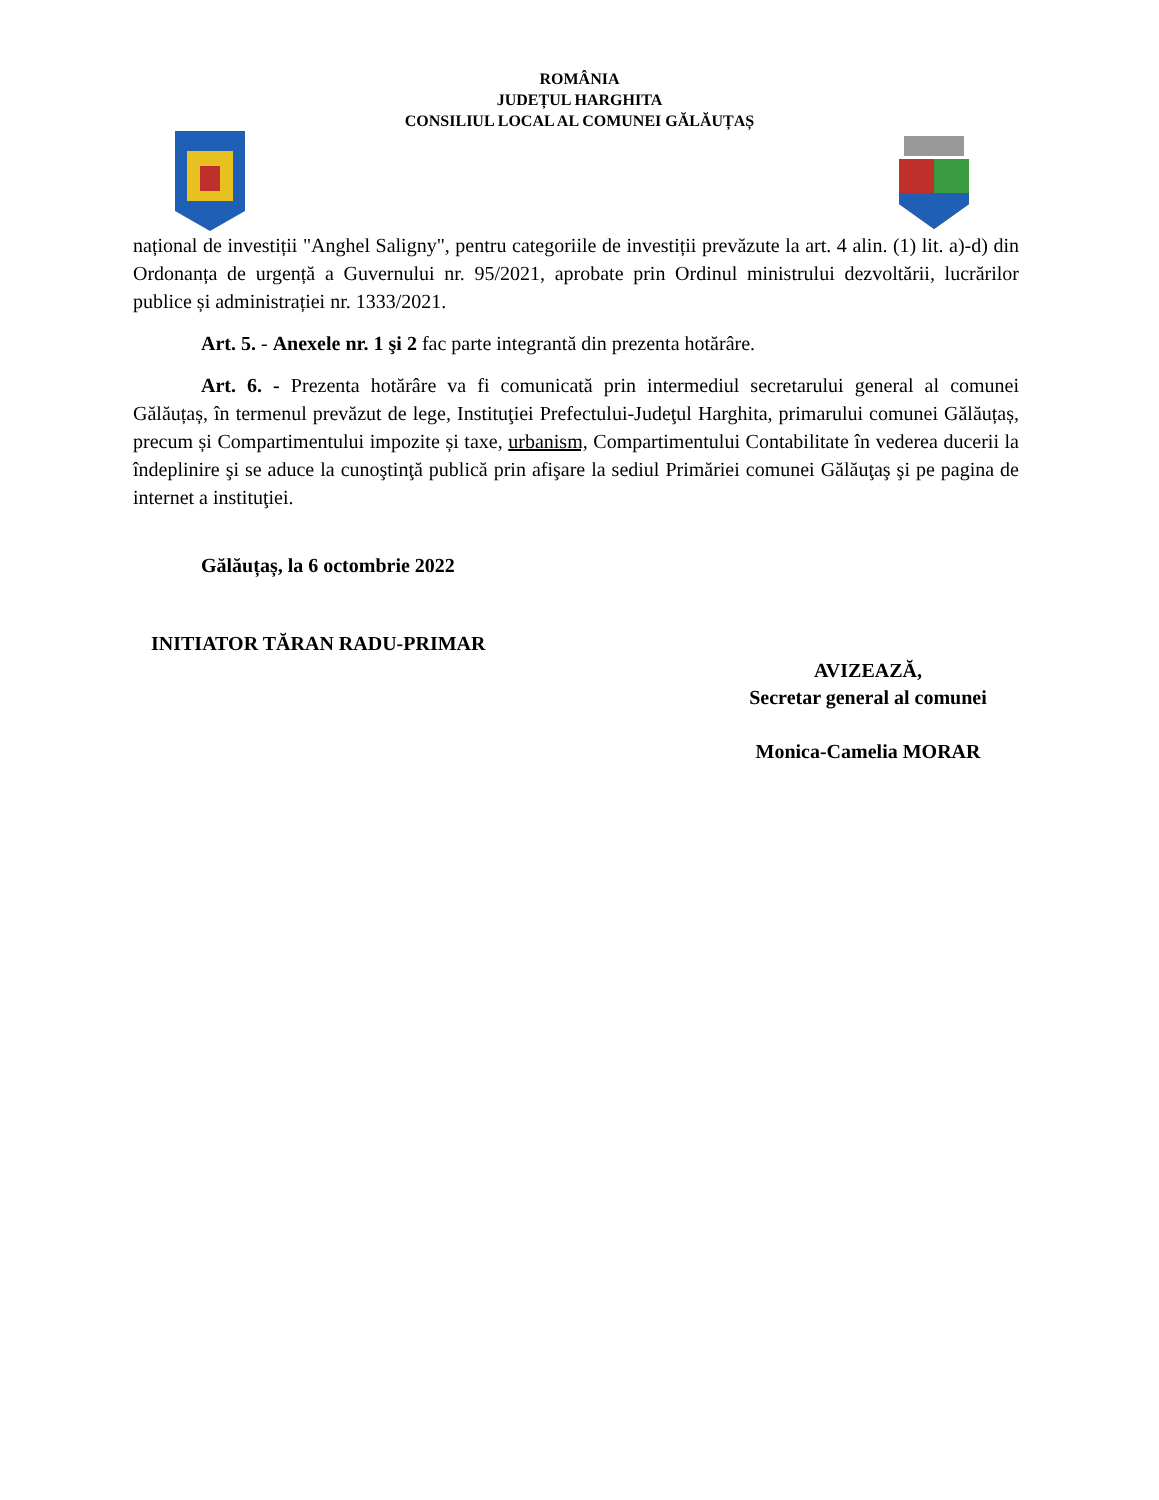ROMÂNIA
JUDEȚUL HARGHITA
CONSILIUL LOCAL AL COMUNEI GĂLĂUȚAȘ
național de investiții "Anghel Saligny", pentru categoriile de investiții prevăzute la art. 4 alin. (1) lit. a)-d) din Ordonanța de urgență a Guvernului nr. 95/2021, aprobate prin Ordinul ministrului dezvoltării, lucrărilor publice și administrației nr. 1333/2021.
Art. 5. - Anexele nr. 1 şi 2 fac parte integrantă din prezenta hotărâre.
Art. 6. - Prezenta hotărâre va fi comunicată prin intermediul secretarului general al comunei Gălăuțaș, în termenul prevăzut de lege, Instituţiei Prefectului-Judeţul Harghita, primarului comunei Gălăuțaș, precum și Compartimentului impozite și taxe, urbanism, Compartimentului Contabilitate în vederea ducerii la îndeplinire şi se aduce la cunoştinţă publică prin afişare la sediul Primăriei comunei Gălăuţaş şi pe pagina de internet a instituţiei.
Gălăuțaș, la 6 octombrie 2022
INITIATOR TĂRAN RADU-PRIMAR
AVIZEAZĂ,
Secretar general al comunei
Monica-Camelia MORAR